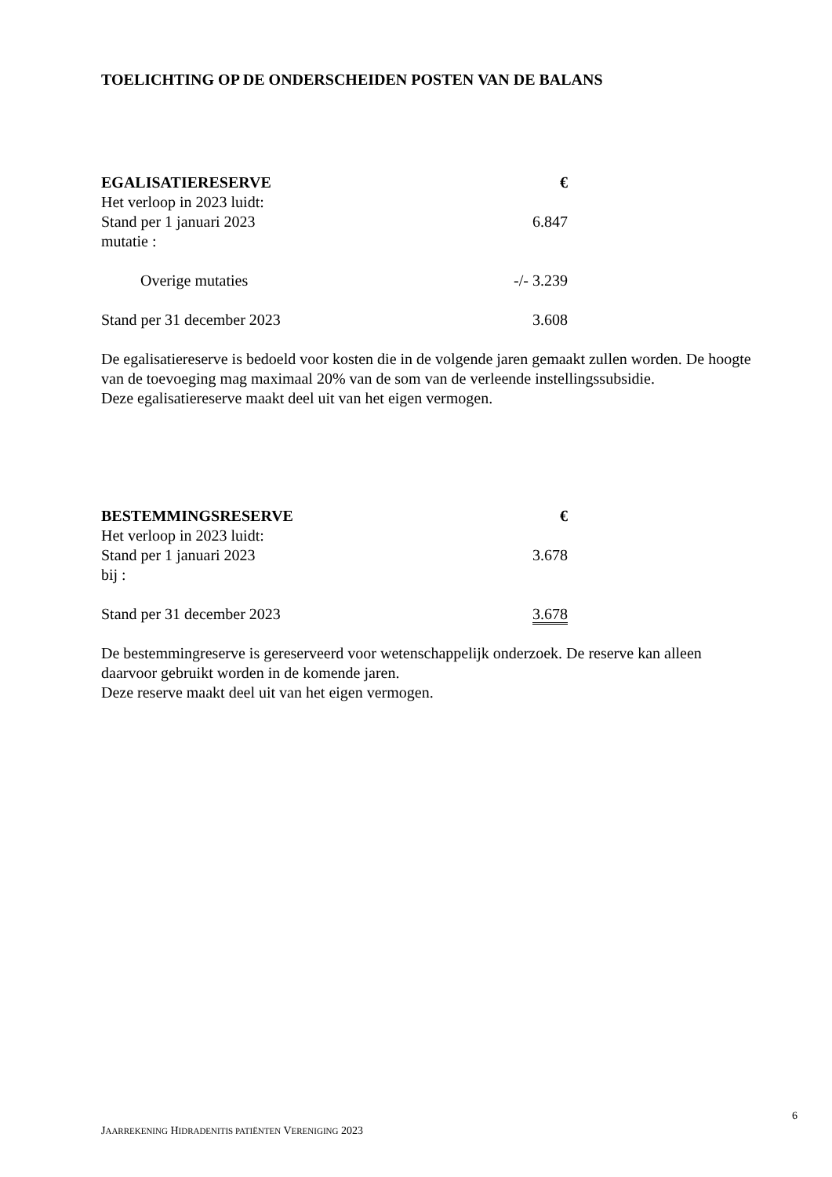TOELICHTING OP DE ONDERSCHEIDEN POSTEN VAN DE BALANS
| EGALISATIERESERVE | € |
| --- | --- |
| Het verloop in 2023 luidt: | |
| Stand per 1 januari 2023 | 6.847 |
| mutatie : | |
| Overige mutaties | -/- 3.239 |
| Stand per 31 december 2023 | 3.608 |
De egalisatiereserve is bedoeld voor kosten die in de volgende jaren gemaakt zullen worden. De hoogte van de toevoeging mag maximaal 20% van de som van de verleende instellingssubsidie.
Deze egalisatiereserve maakt deel uit van het eigen vermogen.
| BESTEMMINGSRESERVE | € |
| --- | --- |
| Het verloop in 2023 luidt: | |
| Stand per 1 januari 2023 | 3.678 |
| bij : | |
| Stand per 31 december 2023 | 3.678 |
De bestemmingreserve is gereserveerd voor wetenschappelijk onderzoek. De reserve kan alleen daarvoor gebruikt worden in de komende jaren.
Deze reserve maakt deel uit van het eigen vermogen.
6
JAARREKENING HIDRADENITIS PATIËNTEN VERENIGING 2023